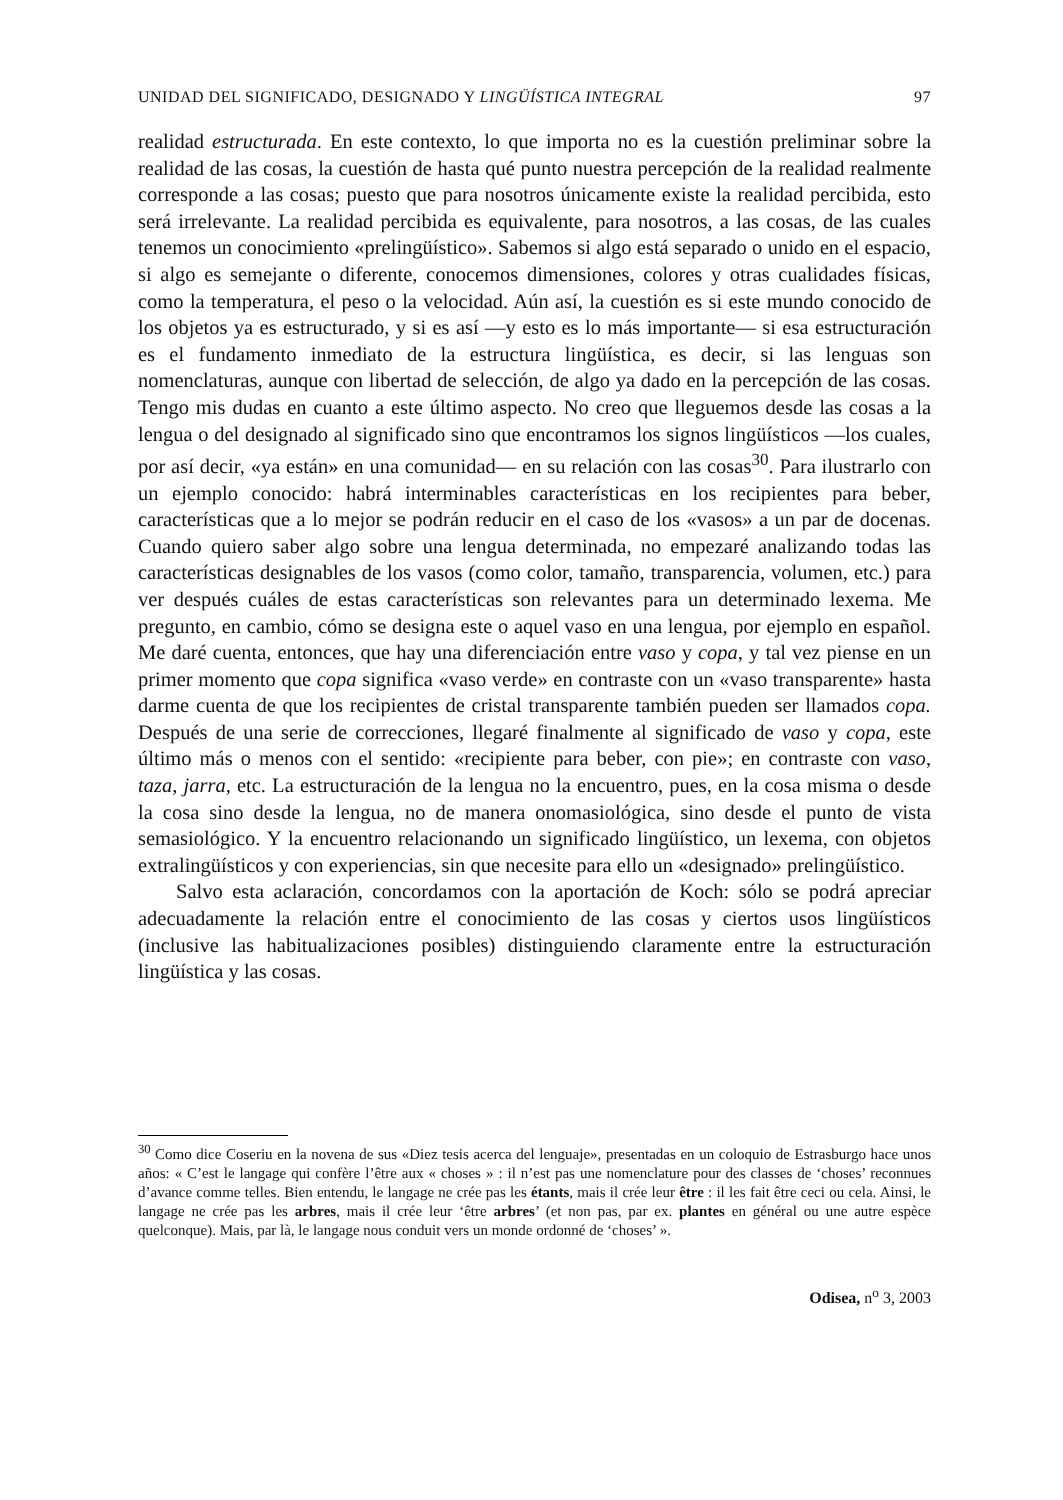UNIDAD DEL SIGNIFICADO, DESIGNADO Y LINGÜÍSTICA INTEGRAL 97
realidad estructurada. En este contexto, lo que importa no es la cuestión preliminar sobre la realidad de las cosas, la cuestión de hasta qué punto nuestra percepción de la realidad realmente corresponde a las cosas; puesto que para nosotros únicamente existe la realidad percibida, esto será irrelevante. La realidad percibida es equivalente, para nosotros, a las cosas, de las cuales tenemos un conocimiento «prelingüístico». Sabemos si algo está separado o unido en el espacio, si algo es semejante o diferente, conocemos dimensiones, colores y otras cualidades físicas, como la temperatura, el peso o la velocidad. Aún así, la cuestión es si este mundo conocido de los objetos ya es estructurado, y si es así —y esto es lo más importante— si esa estructuración es el fundamento inmediato de la estructura lingüística, es decir, si las lenguas son nomenclaturas, aunque con libertad de selección, de algo ya dado en la percepción de las cosas. Tengo mis dudas en cuanto a este último aspecto. No creo que lleguemos desde las cosas a la lengua o del designado al significado sino que encontramos los signos lingüísticos —los cuales, por así decir, «ya están» en una comunidad— en su relación con las cosas<sup>30</sup>. Para ilustrarlo con un ejemplo conocido: habrá interminables características en los recipientes para beber, características que a lo mejor se podrán reducir en el caso de los «vasos» a un par de docenas. Cuando quiero saber algo sobre una lengua determinada, no empezaré analizando todas las características designables de los vasos (como color, tamaño, transparencia, volumen, etc.) para ver después cuáles de estas características son relevantes para un determinado lexema. Me pregunto, en cambio, cómo se designa este o aquel vaso en una lengua, por ejemplo en español. Me daré cuenta, entonces, que hay una diferenciación entre vaso y copa, y tal vez piense en un primer momento que copa significa «vaso verde» en contraste con un «vaso transparente» hasta darme cuenta de que los recipientes de cristal transparente también pueden ser llamados copa. Después de una serie de correcciones, llegaré finalmente al significado de vaso y copa, este último más o menos con el sentido: «recipiente para beber, con pie»; en contraste con vaso, taza, jarra, etc. La estructuración de la lengua no la encuentro, pues, en la cosa misma o desde la cosa sino desde la lengua, no de manera onomasiológica, sino desde el punto de vista semasiológico. Y la encuentro relacionando un significado lingüístico, un lexema, con objetos extralingüísticos y con experiencias, sin que necesite para ello un «designado» prelingüístico.
Salvo esta aclaración, concordamos con la aportación de Koch: sólo se podrá apreciar adecuadamente la relación entre el conocimiento de las cosas y ciertos usos lingüísticos (inclusive las habitualizaciones posibles) distinguiendo claramente entre la estructuración lingüística y las cosas.
<sup>30</sup> Como dice Coseriu en la novena de sus «Diez tesis acerca del lenguaje», presentadas en un coloquio de Estrasburgo hace unos años: « C’est le langage qui confère l’être aux « choses » : il n’est pas une nomenclature pour des classes de ‘choses’ reconnues d’avance comme telles. Bien entendu, le langage ne crée pas les étants, mais il crée leur être : il les fait être ceci ou cela. Ainsi, le langage ne crée pas les arbres, mais il crée leur ‘être arbres’ (et non pas, par ex. plantes en général ou une autre espèce quelconque). Mais, par là, le langage nous conduit vers un monde ordonné de ‘choses’ ».
Odisea, n<sup>o</sup> 3, 2003